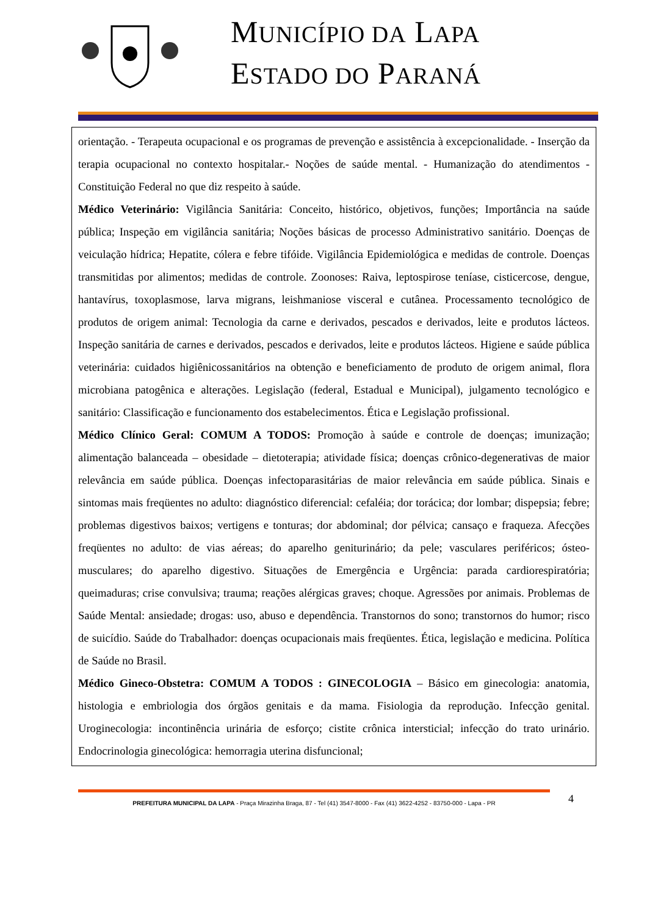MUNICÍPIO DA LAPA
ESTADO DO PARANÁ
orientação. - Terapeuta ocupacional e os programas de prevenção e assistência à excepcionalidade. - Inserção da terapia ocupacional no contexto hospitalar.- Noções de saúde mental. - Humanização do atendimentos - Constituição Federal no que diz respeito à saúde.
Médico Veterinário: Vigilância Sanitária: Conceito, histórico, objetivos, funções; Importância na saúde pública; Inspeção em vigilância sanitária; Noções básicas de processo Administrativo sanitário. Doenças de veiculação hídrica; Hepatite, cólera e febre tifóide. Vigilância Epidemiológica e medidas de controle. Doenças transmitidas por alimentos; medidas de controle. Zoonoses: Raiva, leptospirose teníase, cisticercose, dengue, hantavírus, toxoplasmose, larva migrans, leishmaniose visceral e cutânea. Processamento tecnológico de produtos de origem animal: Tecnologia da carne e derivados, pescados e derivados, leite e produtos lácteos. Inspeção sanitária de carnes e derivados, pescados e derivados, leite e produtos lácteos. Higiene e saúde pública veterinária: cuidados higiênicossanitários na obtenção e beneficiamento de produto de origem animal, flora microbiana patogênica e alterações. Legislação (federal, Estadual e Municipal), julgamento tecnológico e sanitário: Classificação e funcionamento dos estabelecimentos. Ética e Legislação profissional.
Médico Clínico Geral: COMUM A TODOS: Promoção à saúde e controle de doenças; imunização; alimentação balanceada – obesidade – dietoterapia; atividade física; doenças crônico-degenerativas de maior relevância em saúde pública. Doenças infectoparasitárias de maior relevância em saúde pública. Sinais e sintomas mais freqüentes no adulto: diagnóstico diferencial: cefaléia; dor torácica; dor lombar; dispepsia; febre; problemas digestivos baixos; vertigens e tonturas; dor abdominal; dor pélvica; cansaço e fraqueza. Afecções freqüentes no adulto: de vias aéreas; do aparelho geniturinário; da pele; vasculares periféricos; ósteo-musculares; do aparelho digestivo. Situações de Emergência e Urgência: parada cardiorespiratória; queimaduras; crise convulsiva; trauma; reações alérgicas graves; choque. Agressões por animais. Problemas de Saúde Mental: ansiedade; drogas: uso, abuso e dependência. Transtornos do sono; transtornos do humor; risco de suicídio. Saúde do Trabalhador: doenças ocupacionais mais freqüentes. Ética, legislação e medicina. Política de Saúde no Brasil.
Médico Gineco-Obstetra: COMUM A TODOS : GINECOLOGIA – Básico em ginecologia: anatomia, histologia e embriologia dos órgãos genitais e da mama. Fisiologia da reprodução. Infecção genital. Uroginecologia: incontinência urinária de esforço; cistite crônica intersticial; infecção do trato urinário. Endocrinologia ginecológica: hemorragia uterina disfuncional;
PREFEITURA MUNICIPAL DA LAPA - Praça Mirazinha Braga, 87 - Tel (41) 3547-8000 - Fax (41) 3622-4252 - 83750-000 - Lapa - PR
4